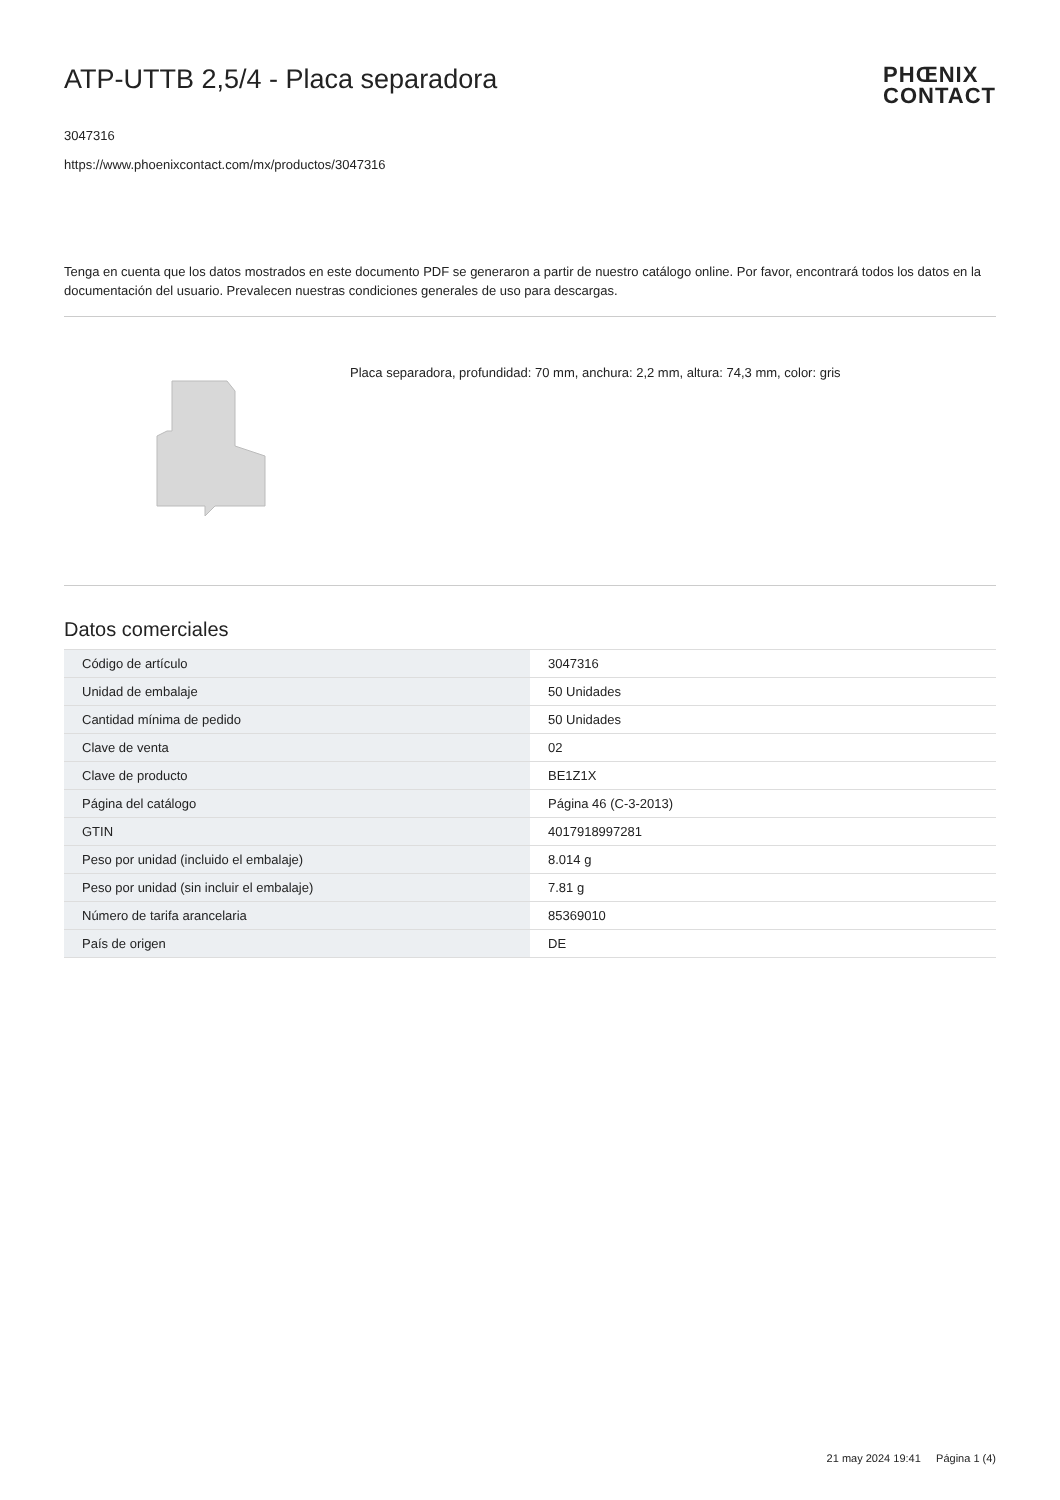ATP-UTTB 2,5/4 - Placa separadora
PHŒNIX
CONTACT
3047316
https://www.phoenixcontact.com/mx/productos/3047316
Tenga en cuenta que los datos mostrados en este documento PDF se generaron a partir de nuestro catálogo online. Por favor, encontrará todos los datos en la documentación del usuario. Prevalecen nuestras condiciones generales de uso para descargas.
Placa separadora, profundidad: 70 mm, anchura: 2,2 mm, altura: 74,3 mm, color: gris
Datos comerciales
| Código de artículo | 3047316 |
| Unidad de embalaje | 50 Unidades |
| Cantidad mínima de pedido | 50 Unidades |
| Clave de venta | 02 |
| Clave de producto | BE1Z1X |
| Página del catálogo | Página 46 (C-3-2013) |
| GTIN | 4017918997281 |
| Peso por unidad (incluido el embalaje) | 8.014 g |
| Peso por unidad (sin incluir el embalaje) | 7.81 g |
| Número de tarifa arancelaria | 85369010 |
| País de origen | DE |
21 may 2024 19:41 Página 1 (4)